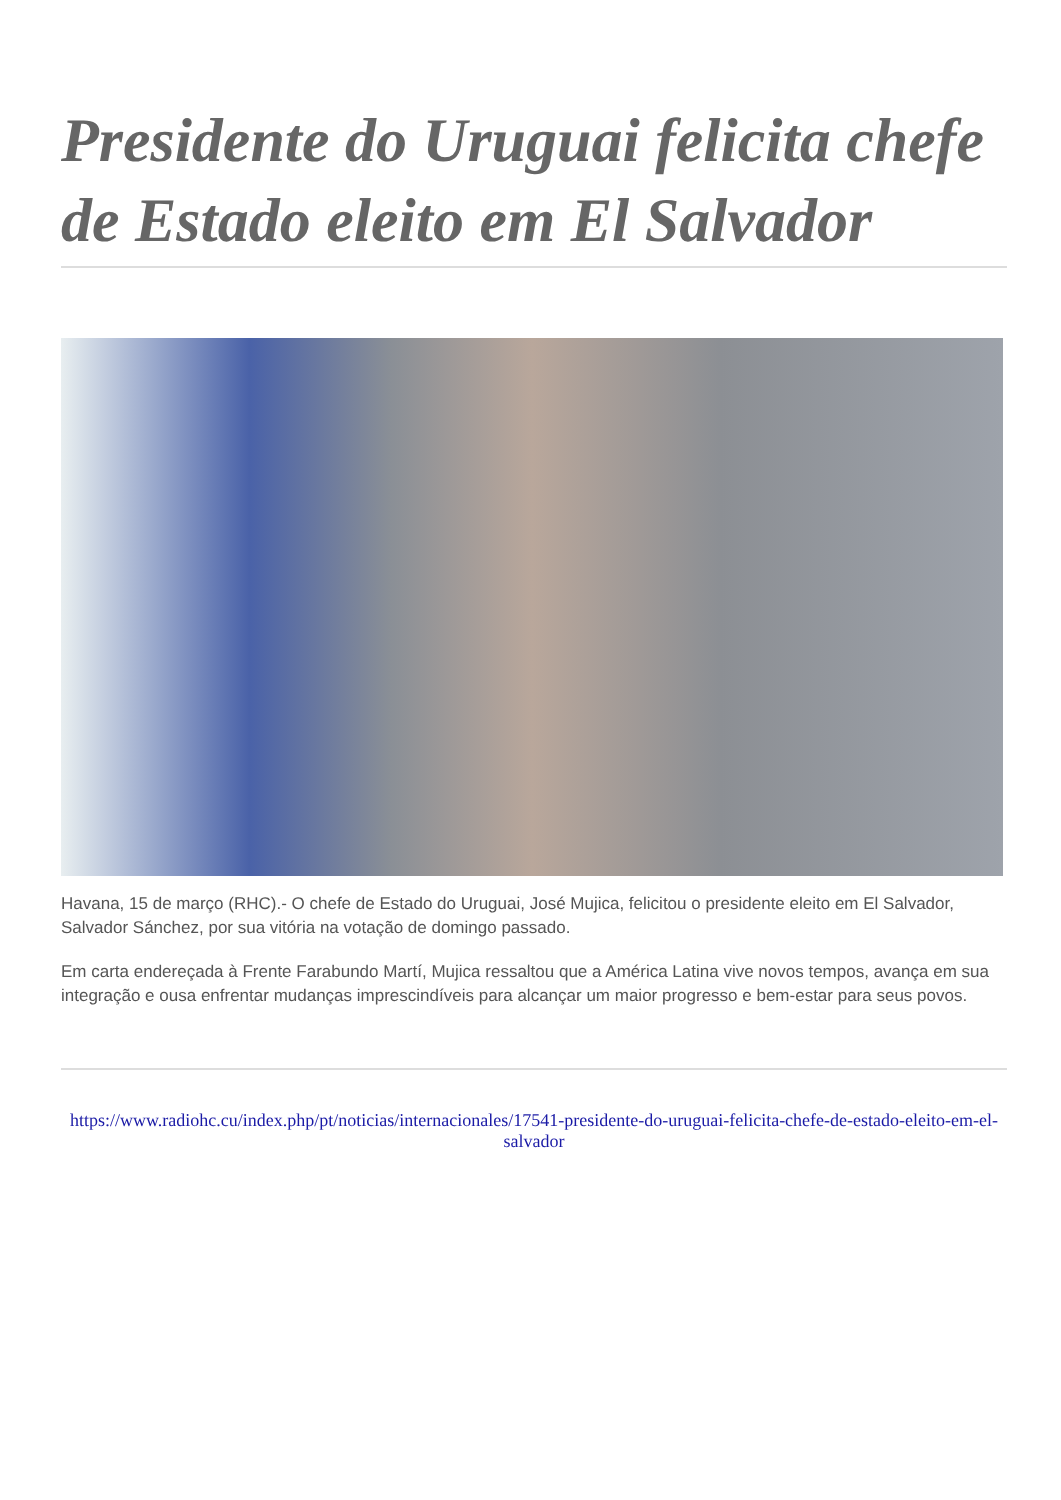Presidente do Uruguai felicita chefe de Estado eleito em El Salvador
Havana, 15 de março (RHC).- O chefe de Estado do Uruguai, José Mujica, felicitou o presidente eleito em El Salvador, Salvador Sánchez, por sua vitória na votação de domingo passado.
Em carta endereçada à Frente Farabundo Martí, Mujica ressaltou que a América Latina vive novos tempos, avança em sua integração e ousa enfrentar mudanças imprescindíveis para alcançar um maior progresso e bem-estar para seus povos.
https://www.radiohc.cu/index.php/pt/noticias/internacionales/17541-presidente-do-uruguai-felicita-chefe-de-estado-eleito-em-el-salvador